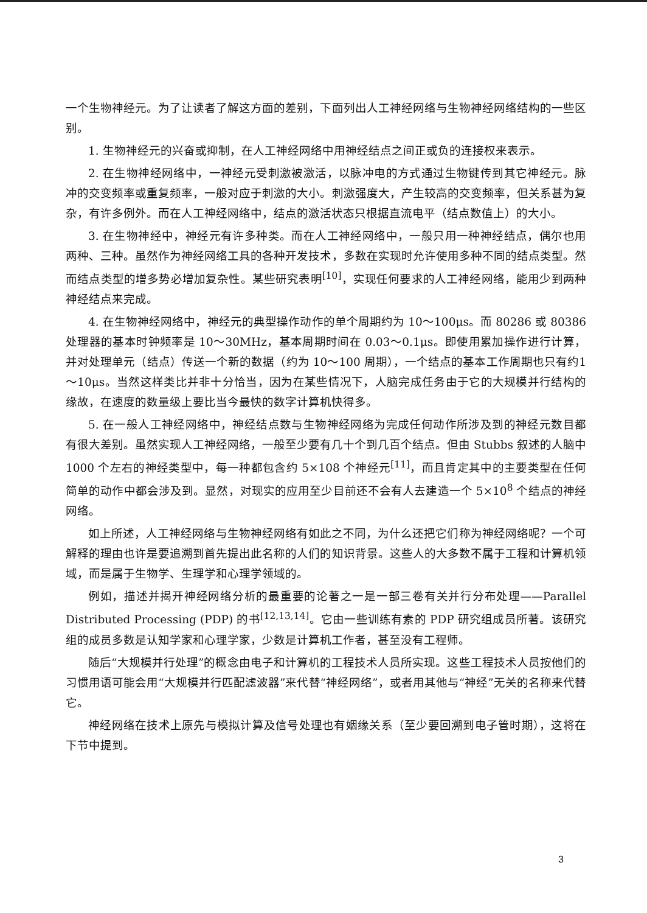一个生物神经元。为了让读者了解这方面的差别，下面列出人工神经网络与生物神经网络结构的一些区别。
1. 生物神经元的兴奋或抑制，在人工神经网络中用神经结点之间正或负的连接权来表示。
2. 在生物神经网络中，一神经元受刺激被激活，以脉冲电的方式通过生物键传到其它神经元。脉冲的交变频率或重复频率，一般对应于刺激的大小。刺激强度大，产生较高的交变频率，但关系甚为复杂，有许多例外。而在人工神经网络中，结点的激活状态只根据直流电平（结点数值上）的大小。
3. 在生物神经中，神经元有许多种类。而在人工神经网络中，一般只用一种神经结点，偶尔也用两种、三种。虽然作为神经网络工具的各种开发技术，多数在实现时允许使用多种不同的结点类型。然而结点类型的增多势必增加复杂性。某些研究表明<sup>[10]</sup>，实现任何要求的人工神经网络，能用少到两种神经结点来完成。
4. 在生物神经网络中，神经元的典型操作动作的单个周期约为 10～100μs。而 80286 或 80386 处理器的基本时钟频率是 10～30MHz，基本周期时间在 0.03～0.1μs。即使用累加操作进行计算，并对处理单元（结点）传送一个新的数据（约为 10～100 周期），一个结点的基本工作周期也只有约1～10μs。当然这样类比并非十分恰当，因为在某些情况下，人脑完成任务由于它的大规模并行结构的缘故，在速度的数量级上要比当今最快的数字计算机快得多。
5. 在一般人工神经网络中，神经结点数与生物神经网络为完成任何动作所涉及到的神经元数目都有很大差别。虽然实现人工神经网络，一般至少要有几十个到几百个结点。但由 Stubbs 叙述的人脑中 1000 个左右的神经类型中，每一种都包含约 5×108 个神经元<sup>[11]</sup>，而且肯定其中的主要类型在任何简单的动作中都会涉及到。显然，对现实的应用至少目前还不会有人去建造一个 5×10<sup>8</sup> 个结点的神经网络。
如上所述，人工神经网络与生物神经网络有如此之不同，为什么还把它们称为神经网络呢？一个可解释的理由也许是要追溯到首先提出此名称的人们的知识背景。这些人的大多数不属于工程和计算机领域，而是属于生物学、生理学和心理学领域的。
例如，描述并揭开神经网络分析的最重要的论著之一是一部三卷有关并行分布处理——Parallel Distributed Processing (PDP) 的书<sup>[12,13,14]</sup>。它由一些训练有素的 PDP 研究组成员所著。该研究组的成员多数是认知学家和心理学家，少数是计算机工作者，甚至没有工程师。
随后“大规模并行处理”的概念由电子和计算机的工程技术人员所实现。这些工程技术人员按他们的习惯用语可能会用“大规模并行匹配滤波器”来代替“神经网络”，或者用其他与“神经”无关的名称来代替它。
神经网络在技术上原先与模拟计算及信号处理也有姻缘关系（至少要回溯到电子管时期），这将在下节中提到。
3